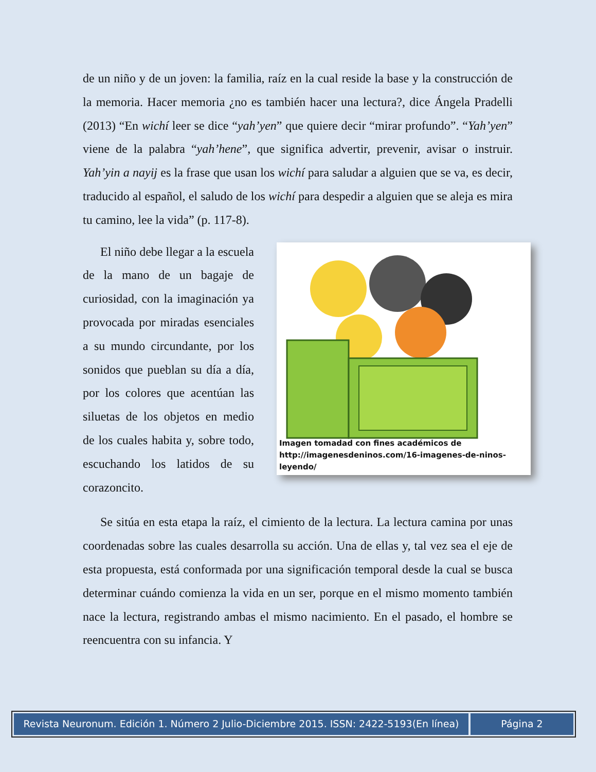de un niño y de un joven: la familia, raíz en la cual reside la base y la construcción de la memoria. Hacer memoria ¿no es también hacer una lectura?, dice Ángela Pradelli (2013) “En wichí leer se dice “yah’yen” que quiere decir “mirar profundo”. “Yah’yen” viene de la palabra “yah’hene”, que significa advertir, prevenir, avisar o instruir. Yah’yin a nayij es la frase que usan los wichí para saludar a alguien que se va, es decir, traducido al español, el saludo de los wichí para despedir a alguien que se aleja es mira tu camino, lee la vida” (p. 117-8).
El niño debe llegar a la escuela de la mano de un bagaje de curiosidad, con la imaginación ya provocada por miradas esenciales a su mundo circundante, por los sonidos que pueblan su día a día, por los colores que acentúan las siluetas de los objetos en medio de los cuales habita y, sobre todo, escuchando los latidos de su corazoncito.
Imagen tomadad con fines académicos de
http://imagenesdeninos.com/16-imagenes-de-ninos-leyendo/
Se sitúa en esta etapa la raíz, el cimiento de la lectura. La lectura camina por unas coordenadas sobre las cuales desarrolla su acción. Una de ellas y, tal vez sea el eje de esta propuesta, está conformada por una significación temporal desde la cual se busca determinar cuándo comienza la vida en un ser, porque en el mismo momento también nace la lectura, registrando ambas el mismo nacimiento. En el pasado, el hombre se reencuentra con su infancia. Y
Revista Neuronum. Edición 1. Número 2 Julio-Diciembre 2015. ISSN: 2422-5193(En línea)
Página 2